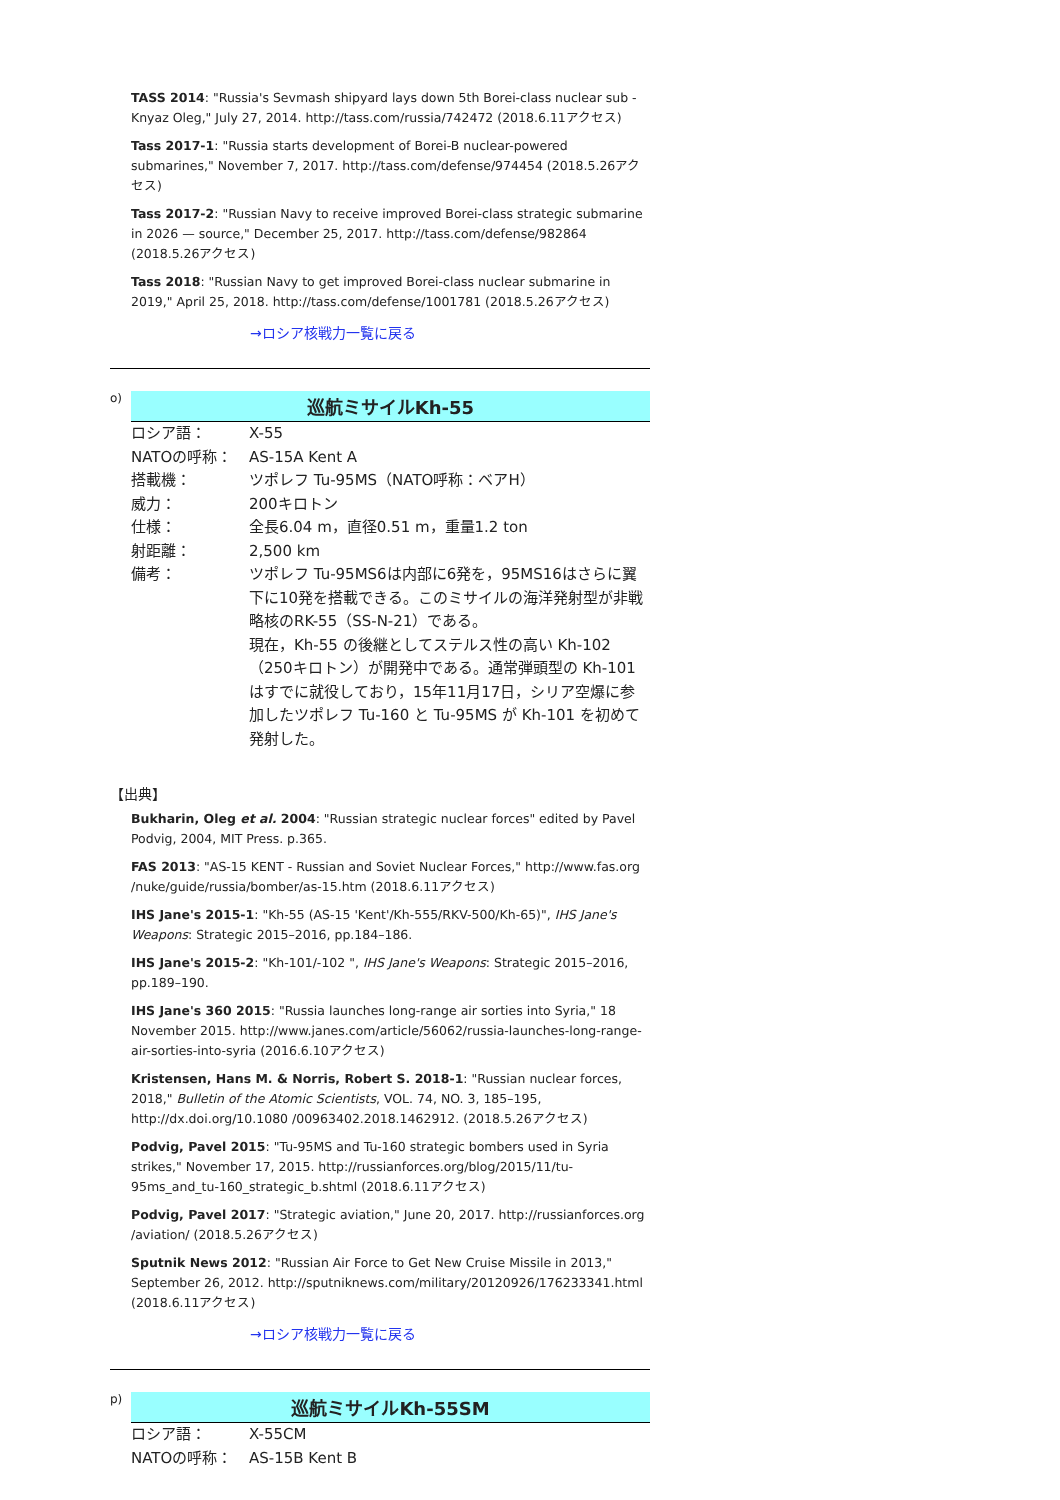TASS 2014: "Russia's Sevmash shipyard lays down 5th Borei-class nuclear sub - Knyaz Oleg," July 27, 2014. http://tass.com/russia/742472 (2018.6.11アクセス)
Tass 2017-1: "Russia starts development of Borei-B nuclear-powered submarines," November 7, 2017. http://tass.com/defense/974454 (2018.5.26アクセス)
Tass 2017-2: "Russian Navy to receive improved Borei-class strategic submarine in 2026 — source," December 25, 2017. http://tass.com/defense/982864 (2018.5.26アクセス)
Tass 2018: "Russian Navy to get improved Borei-class nuclear submarine in 2019," April 25, 2018. http://tass.com/defense/1001781 (2018.5.26アクセス)
→ロシア核戦力一覧に戻る
o)
巡航ミサイルKh-55
| ロシア語： | X-55 |
| NATOの呼称： | AS-15A Kent A |
| 搭載機： | ツポレフ Tu-95MS（NATO呼称：ベアH） |
| 威力： | 200キロトン |
| 仕様： | 全長6.04 m，直径0.51 m，重量1.2 ton |
| 射距離： | 2,500 km |
| 備考： | ツポレフ Tu-95MS6は内部に6発を，95MS16はさらに翼下に10発を搭載できる。このミサイルの海洋発射型が非戦略核のRK-55（SS-N-21）である。 現在，Kh-55 の後継としてステルス性の高い Kh-102（250キロトン）が開発中である。通常弾頭型の Kh-101 はすでに就役しており，15年11月17日，シリア空爆に参加したツポレフ Tu-160 と Tu-95MS が Kh-101 を初めて発射した。 |
【出典】
Bukharin, Oleg et al. 2004: "Russian strategic nuclear forces" edited by Pavel Podvig, 2004, MIT Press. p.365.
FAS 2013: "AS-15 KENT - Russian and Soviet Nuclear Forces," http://www.fas.org /nuke/guide/russia/bomber/as-15.htm (2018.6.11アクセス)
IHS Jane's 2015-1: "Kh-55 (AS-15 'Kent'/Kh-555/RKV-500/Kh-65)", IHS Jane's Weapons: Strategic 2015–2016, pp.184–186.
IHS Jane's 2015-2: "Kh-101/-102 ", IHS Jane's Weapons: Strategic 2015–2016, pp.189–190.
IHS Jane's 360 2015: "Russia launches long-range air sorties into Syria," 18 November 2015. http://www.janes.com/article/56062/russia-launches-long-range-air-sorties-into-syria (2016.6.10アクセス)
Kristensen, Hans M. & Norris, Robert S. 2018-1: "Russian nuclear forces, 2018," Bulletin of the Atomic Scientists, VOL. 74, NO. 3, 185–195, http://dx.doi.org/10.1080 /00963402.2018.1462912. (2018.5.26アクセス)
Podvig, Pavel 2015: "Tu-95MS and Tu-160 strategic bombers used in Syria strikes," November 17, 2015. http://russianforces.org/blog/2015/11/tu-95ms_and_tu-160_strategic_b.shtml (2018.6.11アクセス)
Podvig, Pavel 2017: "Strategic aviation," June 20, 2017. http://russianforces.org /aviation/ (2018.5.26アクセス)
Sputnik News 2012: "Russian Air Force to Get New Cruise Missile in 2013," September 26, 2012. http://sputniknews.com/military/20120926/176233341.html (2018.6.11アクセス)
→ロシア核戦力一覧に戻る
p)
巡航ミサイルKh-55SM
| ロシア語： | X-55CM |
| NATOの呼称： | AS-15B Kent B |